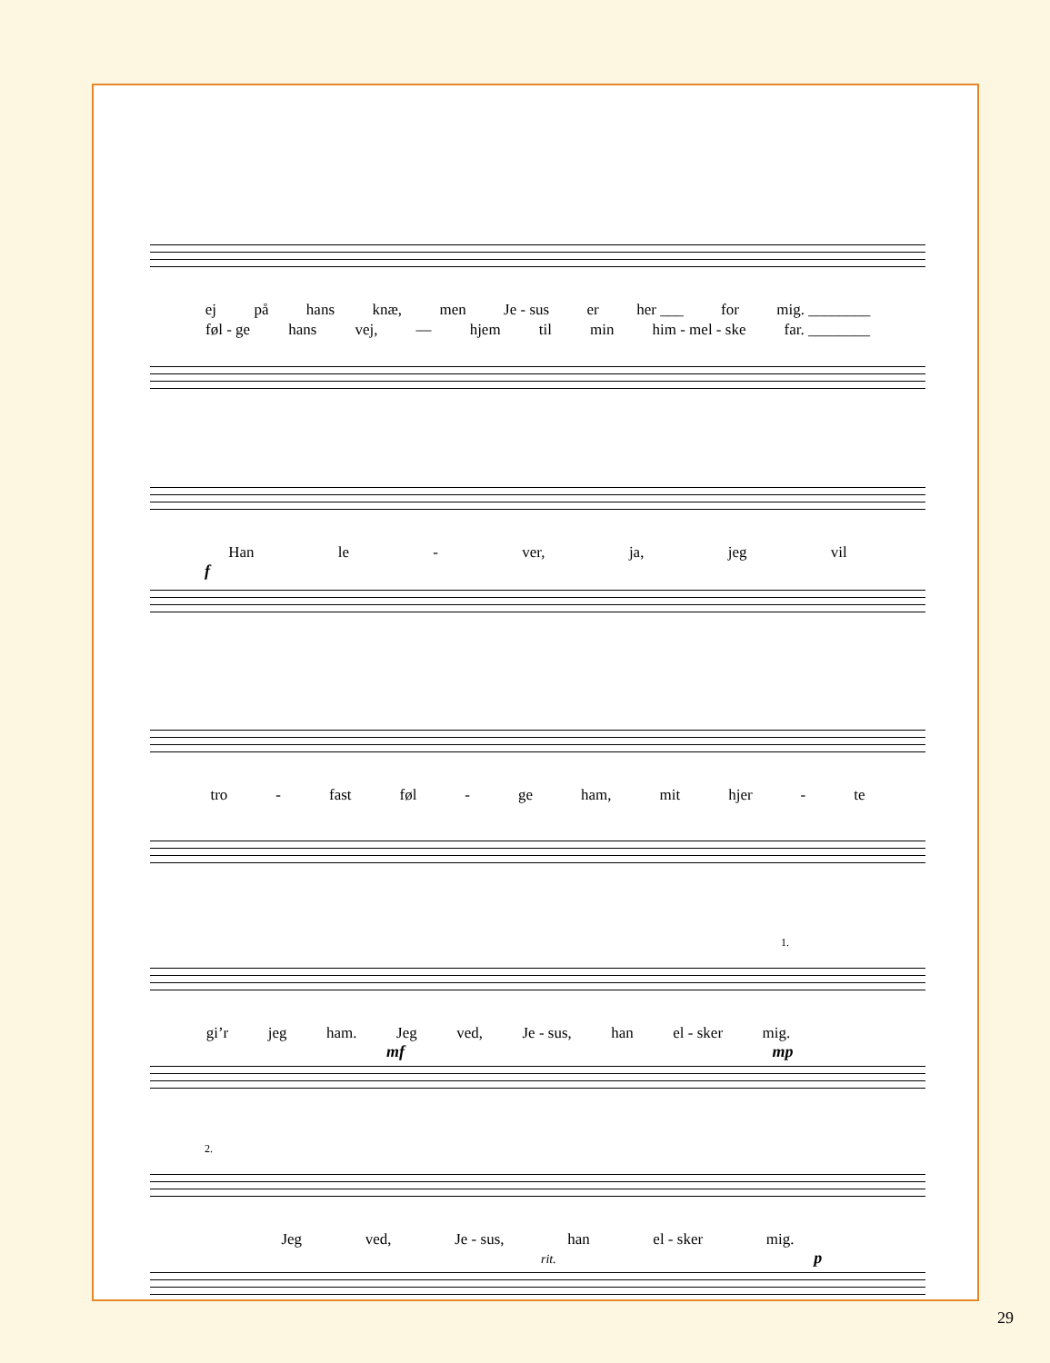ej på hans knæ, men Je - sus er her ___ for mig. ________
føl - ge hans vej, — hjem til min him - mel - ske far. ________
Han le - ver, ja, jeg vil
f
tro - fast føl - ge ham, mit hjer - te
1.
gi’r jeg ham. Jeg ved, Je - sus, han el - sker mig.
mf mp
2.
Jeg ved, Je - sus, han el - sker mig.
rit. p
29